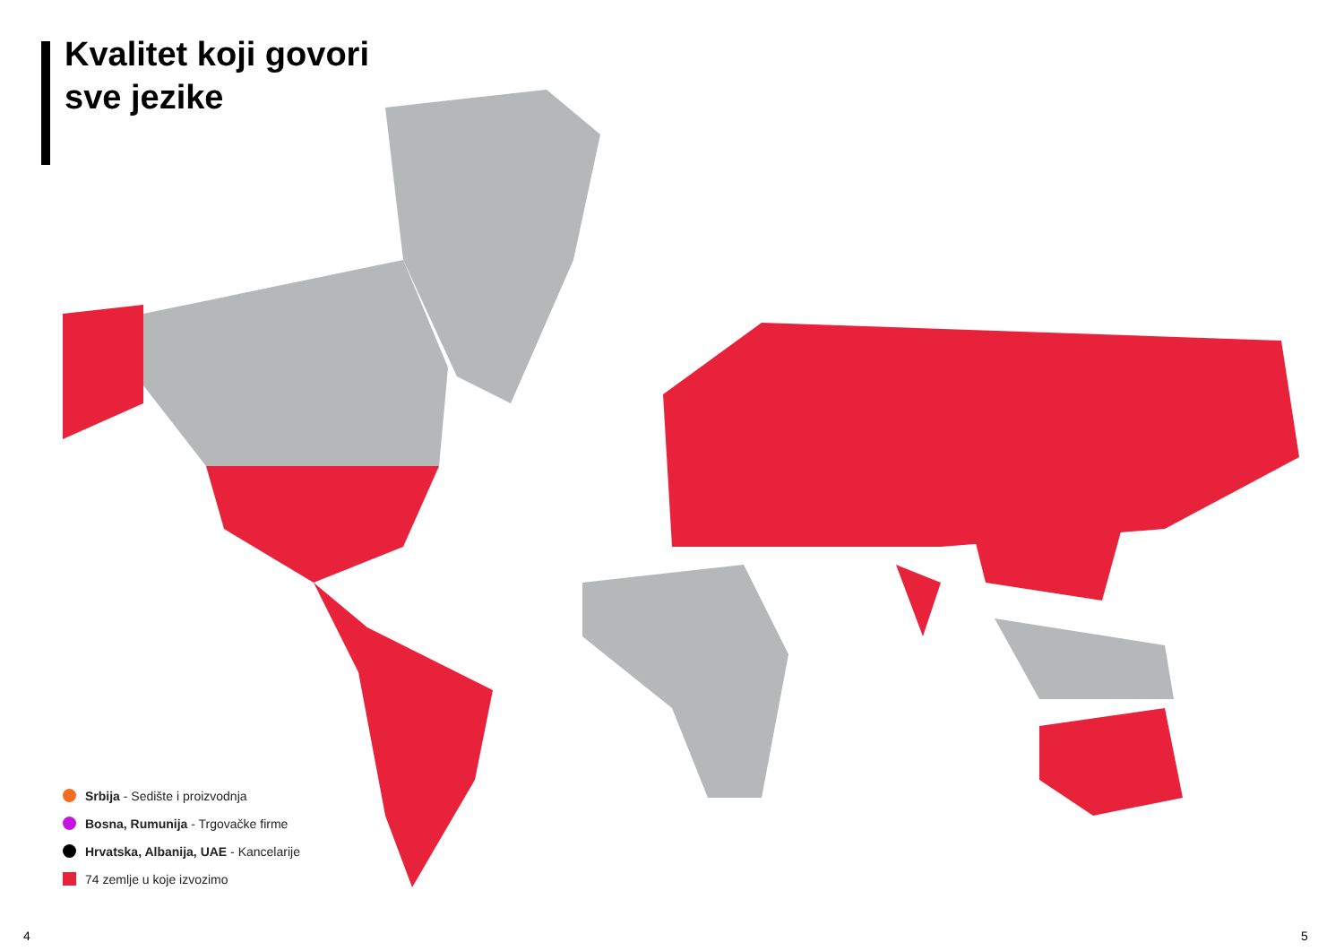Kvalitet koji govori
sve jezike
Srbija - Sedište i proizvodnja
Bosna, Rumunija - Trgovačke firme
Hrvatska, Albanija, UAE - Kancelarije
74 zemlje u koje izvozimo
4 5